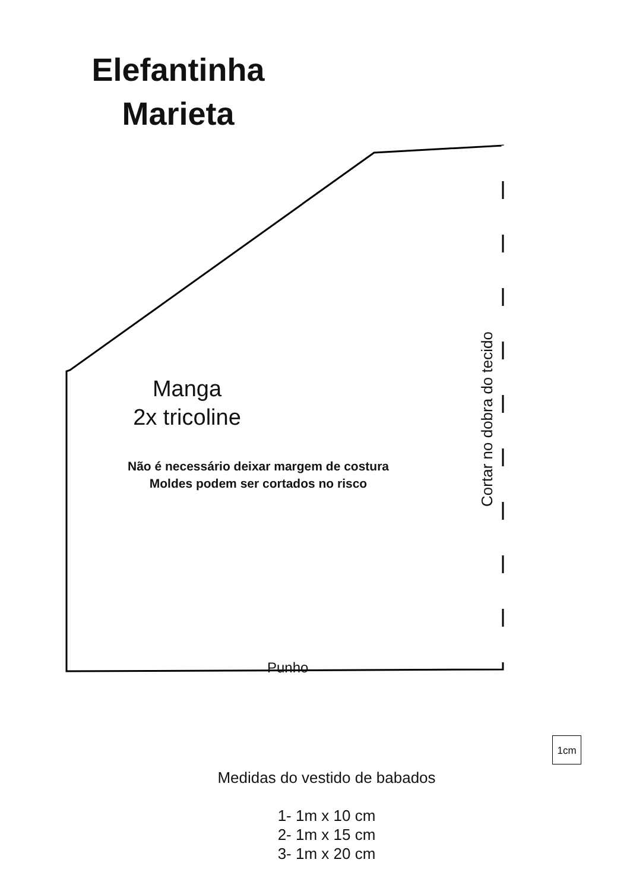Elefantinha
Marieta
Manga
2x tricoline
Não é necessário deixar margem de costura
Moldes podem ser cortados no risco
Cortar no dobra do tecido
Punho
1cm
Medidas do vestido de babados
1- 1m x 10 cm
2- 1m x 15 cm
3- 1m x 20 cm